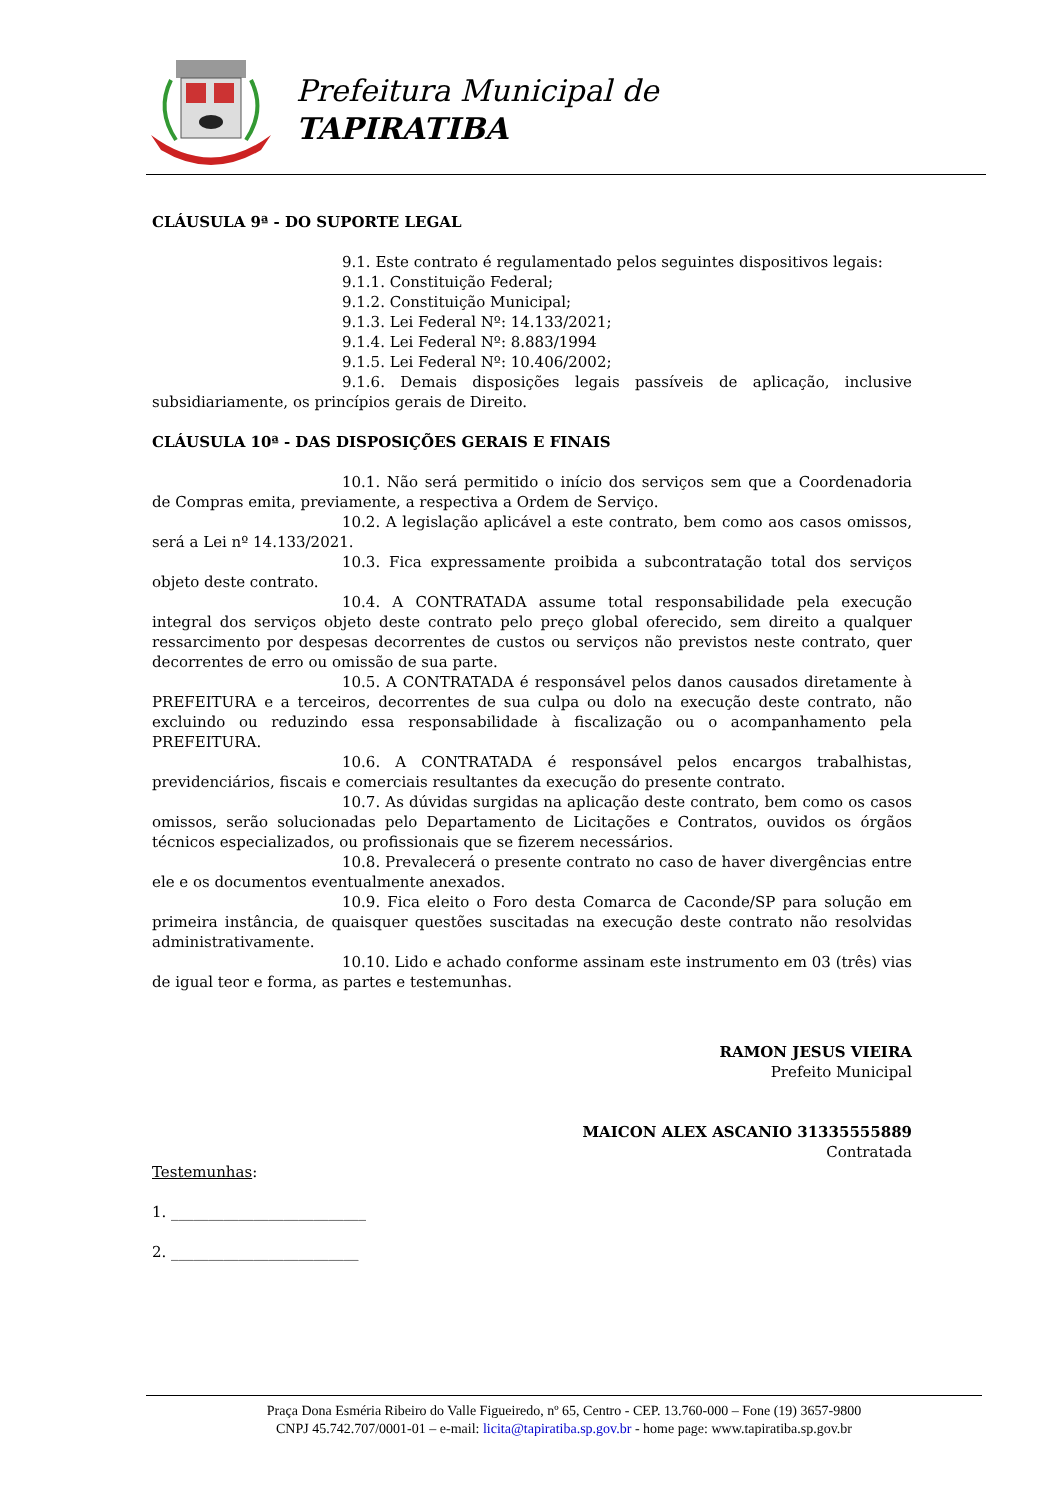Prefeitura Municipal de
TAPIRATIBA
CLÁUSULA 9ª - DO SUPORTE LEGAL
9.1. Este contrato é regulamentado pelos seguintes dispositivos legais:
9.1.1. Constituição Federal;
9.1.2. Constituição Municipal;
9.1.3. Lei Federal Nº: 14.133/2021;
9.1.4. Lei Federal Nº: 8.883/1994
9.1.5. Lei Federal Nº: 10.406/2002;
9.1.6. Demais disposições legais passíveis de aplicação, inclusive subsidiariamente, os princípios gerais de Direito.
CLÁUSULA 10ª - DAS DISPOSIÇÕES GERAIS E FINAIS
10.1. Não será permitido o início dos serviços sem que a Coordenadoria de Compras emita, previamente, a respectiva a Ordem de Serviço.
10.2. A legislação aplicável a este contrato, bem como aos casos omissos, será a Lei nº 14.133/2021.
10.3. Fica expressamente proibida a subcontratação total dos serviços objeto deste contrato.
10.4. A CONTRATADA assume total responsabilidade pela execução integral dos serviços objeto deste contrato pelo preço global oferecido, sem direito a qualquer ressarcimento por despesas decorrentes de custos ou serviços não previstos neste contrato, quer decorrentes de erro ou omissão de sua parte.
10.5. A CONTRATADA é responsável pelos danos causados diretamente à PREFEITURA e a terceiros, decorrentes de sua culpa ou dolo na execução deste contrato, não excluindo ou reduzindo essa responsabilidade à fiscalização ou o acompanhamento pela PREFEITURA.
10.6. A CONTRATADA é responsável pelos encargos trabalhistas, previdenciários, fiscais e comerciais resultantes da execução do presente contrato.
10.7. As dúvidas surgidas na aplicação deste contrato, bem como os casos omissos, serão solucionadas pelo Departamento de Licitações e Contratos, ouvidos os órgãos técnicos especializados, ou profissionais que se fizerem necessários.
10.8. Prevalecerá o presente contrato no caso de haver divergências entre ele e os documentos eventualmente anexados.
10.9. Fica eleito o Foro desta Comarca de Caconde/SP para solução em primeira instância, de quaisquer questões suscitadas na execução deste contrato não resolvidas administrativamente.
10.10. Lido e achado conforme assinam este instrumento em 03 (três) vias de igual teor e forma, as partes e testemunhas.
RAMON JESUS VIEIRA
Prefeito Municipal
MAICON ALEX ASCANIO 31335555889
Contratada
Testemunhas:
1. __________________________
2. _________________________
Praça Dona Esméria Ribeiro do Valle Figueiredo, nº 65, Centro - CEP. 13.760-000 – Fone (19) 3657-9800
CNPJ 45.742.707/0001-01 – e-mail: licita@tapiratiba.sp.gov.br - home page: www.tapiratiba.sp.gov.br